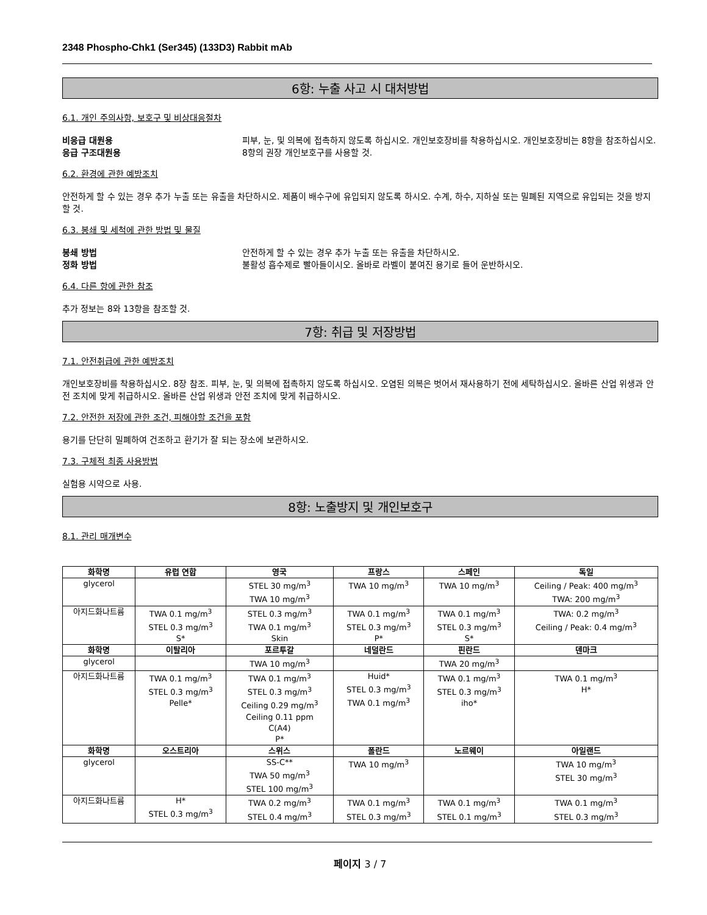2348 Phospho-Chk1 (Ser345) (133D3) Rabbit mAb
6항: 누출 사고 시 대처방법
6.1. 개인 주의사항, 보호구 및 비상대응절차
비응급 대원용 피부, 눈, 및 의복에 접촉하지 않도록 하십시오. 개인보호장비를 착용하십시오. 개인보호장비는 8항을 참조하십시오.
응급 구조대원용 8항의 권장 개인보호구를 사용할 것.
6.2. 환경에 관한 예방조치
안전하게 할 수 있는 경우 추가 누출 또는 유출을 차단하시오. 제품이 배수구에 유입되지 않도록 하시오. 수계, 하수, 지하실 또는 밀폐된 지역으로 유입되는 것을 방지할 것.
6.3. 봉쇄 및 세척에 관한 방법 및 물질
봉쇄 방법 안전하게 할 수 있는 경우 추가 누출 또는 유출을 차단하시오.
정화 방법 불활성 흡수제로 빨아들이시오. 올바로 라벨이 붙여진 용기로 들어 운반하시오.
6.4. 다른 항에 관한 참조
추가 정보는 8와 13항을 참조할 것.
7항: 취급 및 저장방법
7.1. 안전취급에 관한 예방조치
개인보호장비를 착용하십시오. 8장 참조. 피부, 눈, 및 의복에 접촉하지 않도록 하십시오. 오염된 의복은 벗어서 재사용하기 전에 세탁하십시오. 올바른 산업 위생과 안전 조치에 맞게 취급하시오. 올바른 산업 위생과 안전 조치에 맞게 취급하시오.
7.2. 안전한 저장에 관한 조건, 피해야할 조건을 포함
용기를 단단히 밀폐하여 건조하고 환기가 잘 되는 장소에 보관하시오.
7.3. 구체적 최종 사용방법
실험용 시약으로 사용.
8항: 노출방지 및 개인보호구
8.1. 관리 매개변수
| 화학명 | 유럽 연합 | 영국 | 프랑스 | 스페인 | 독일 |
| --- | --- | --- | --- | --- | --- |
| glycerol | | STEL 30 mg/m<sup>3</sup> TWA 10 mg/m<sup>3</sup> | TWA 10 mg/m<sup>3</sup> | TWA 10 mg/m<sup>3</sup> | Ceiling / Peak: 400 mg/m<sup>3</sup> TWA: 200 mg/m<sup>3</sup> |
| 아지드화나트륨 | TWA 0.1 mg/m<sup>3</sup> STEL 0.3 mg/m<sup>3</sup> S* | STEL 0.3 mg/m<sup>3</sup> TWA 0.1 mg/m<sup>3</sup> Skin | TWA 0.1 mg/m<sup>3</sup> STEL 0.3 mg/m<sup>3</sup> P* | TWA 0.1 mg/m<sup>3</sup> STEL 0.3 mg/m<sup>3</sup> S* | TWA: 0.2 mg/m<sup>3</sup> Ceiling / Peak: 0.4 mg/m<sup>3</sup> |
| 화학명 | 이탈리아 | 포르투갈 | 네덜란드 | 핀란드 | 덴마크 |
| glycerol | | TWA 10 mg/m<sup>3</sup> | | TWA 20 mg/m<sup>3</sup> | |
| 아지드화나트륨 | TWA 0.1 mg/m<sup>3</sup> STEL 0.3 mg/m<sup>3</sup> Pelle* | TWA 0.1 mg/m<sup>3</sup> STEL 0.3 mg/m<sup>3</sup> Ceiling 0.29 mg/m<sup>3</sup> Ceiling 0.11 ppm C(A4) P* | Huid* STEL 0.3 mg/m<sup>3</sup> TWA 0.1 mg/m<sup>3</sup> | TWA 0.1 mg/m<sup>3</sup> STEL 0.3 mg/m<sup>3</sup> iho* | TWA 0.1 mg/m<sup>3</sup> H* |
| 화학명 | 오스트리아 | 스위스 | 폴란드 | 노르웨이 | 아일랜드 |
| glycerol | | SS-C** TWA 50 mg/m<sup>3</sup> STEL 100 mg/m<sup>3</sup> | TWA 10 mg/m<sup>3</sup> | | TWA 10 mg/m<sup>3</sup> STEL 30 mg/m<sup>3</sup> |
| 아지드화나트륨 | H* STEL 0.3 mg/m<sup>3</sup> | TWA 0.2 mg/m<sup>3</sup> STEL 0.4 mg/m<sup>3</sup> | TWA 0.1 mg/m<sup>3</sup> STEL 0.3 mg/m<sup>3</sup> | TWA 0.1 mg/m<sup>3</sup> STEL 0.1 mg/m<sup>3</sup> | TWA 0.1 mg/m<sup>3</sup> STEL 0.3 mg/m<sup>3</sup> |
페이지 3 / 7